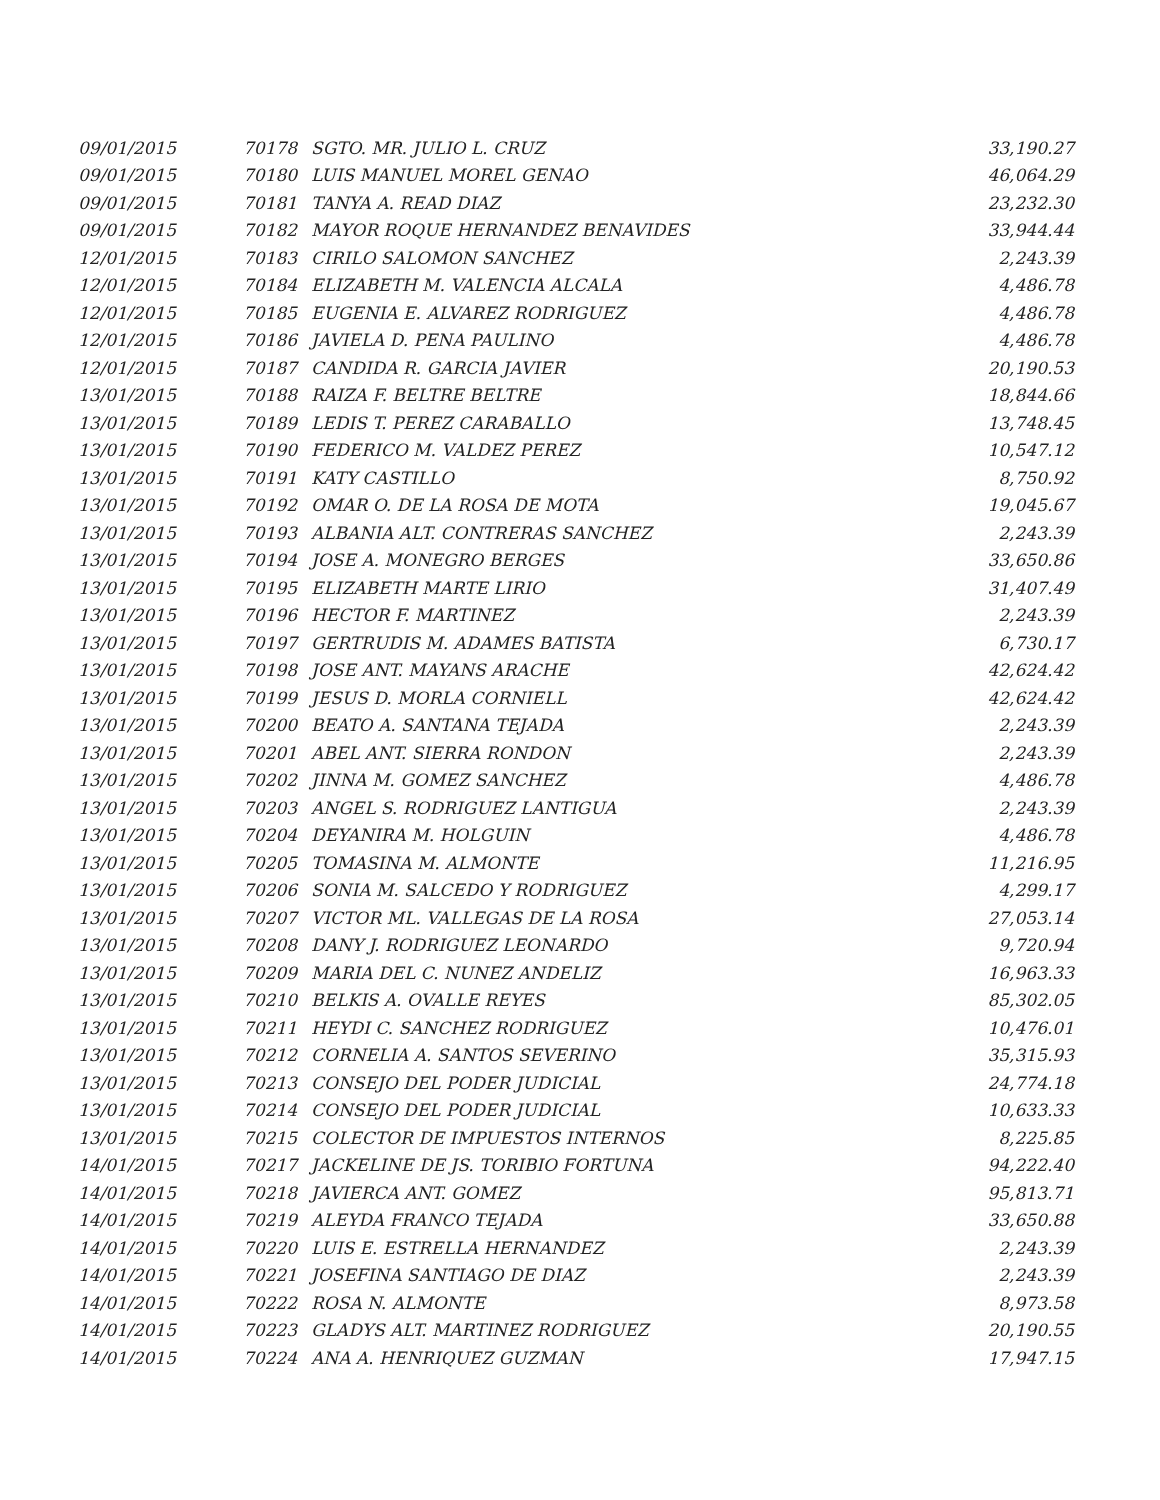| 09/01/2015 | 70178 | SGTO. MR. JULIO L. CRUZ | 33,190.27 |
| 09/01/2015 | 70180 | LUIS MANUEL MOREL GENAO | 46,064.29 |
| 09/01/2015 | 70181 | TANYA A. READ DIAZ | 23,232.30 |
| 09/01/2015 | 70182 | MAYOR ROQUE HERNANDEZ BENAVIDES | 33,944.44 |
| 12/01/2015 | 70183 | CIRILO SALOMON SANCHEZ | 2,243.39 |
| 12/01/2015 | 70184 | ELIZABETH M. VALENCIA ALCALA | 4,486.78 |
| 12/01/2015 | 70185 | EUGENIA E. ALVAREZ RODRIGUEZ | 4,486.78 |
| 12/01/2015 | 70186 | JAVIELA D. PENA PAULINO | 4,486.78 |
| 12/01/2015 | 70187 | CANDIDA R. GARCIA JAVIER | 20,190.53 |
| 13/01/2015 | 70188 | RAIZA F. BELTRE BELTRE | 18,844.66 |
| 13/01/2015 | 70189 | LEDIS T. PEREZ CARABALLO | 13,748.45 |
| 13/01/2015 | 70190 | FEDERICO M. VALDEZ PEREZ | 10,547.12 |
| 13/01/2015 | 70191 | KATY CASTILLO | 8,750.92 |
| 13/01/2015 | 70192 | OMAR O. DE LA ROSA DE MOTA | 19,045.67 |
| 13/01/2015 | 70193 | ALBANIA ALT. CONTRERAS SANCHEZ | 2,243.39 |
| 13/01/2015 | 70194 | JOSE A. MONEGRO BERGES | 33,650.86 |
| 13/01/2015 | 70195 | ELIZABETH MARTE LIRIO | 31,407.49 |
| 13/01/2015 | 70196 | HECTOR F. MARTINEZ | 2,243.39 |
| 13/01/2015 | 70197 | GERTRUDIS M. ADAMES BATISTA | 6,730.17 |
| 13/01/2015 | 70198 | JOSE ANT. MAYANS ARACHE | 42,624.42 |
| 13/01/2015 | 70199 | JESUS D. MORLA CORNIELL | 42,624.42 |
| 13/01/2015 | 70200 | BEATO A. SANTANA TEJADA | 2,243.39 |
| 13/01/2015 | 70201 | ABEL ANT. SIERRA RONDON | 2,243.39 |
| 13/01/2015 | 70202 | JINNA M. GOMEZ SANCHEZ | 4,486.78 |
| 13/01/2015 | 70203 | ANGEL S. RODRIGUEZ LANTIGUA | 2,243.39 |
| 13/01/2015 | 70204 | DEYANIRA M. HOLGUIN | 4,486.78 |
| 13/01/2015 | 70205 | TOMASINA M. ALMONTE | 11,216.95 |
| 13/01/2015 | 70206 | SONIA M. SALCEDO Y RODRIGUEZ | 4,299.17 |
| 13/01/2015 | 70207 | VICTOR ML. VALLEGAS DE LA ROSA | 27,053.14 |
| 13/01/2015 | 70208 | DANY J. RODRIGUEZ LEONARDO | 9,720.94 |
| 13/01/2015 | 70209 | MARIA DEL C. NUNEZ ANDELIZ | 16,963.33 |
| 13/01/2015 | 70210 | BELKIS A. OVALLE REYES | 85,302.05 |
| 13/01/2015 | 70211 | HEYDI C. SANCHEZ RODRIGUEZ | 10,476.01 |
| 13/01/2015 | 70212 | CORNELIA A. SANTOS SEVERINO | 35,315.93 |
| 13/01/2015 | 70213 | CONSEJO DEL PODER JUDICIAL | 24,774.18 |
| 13/01/2015 | 70214 | CONSEJO DEL PODER JUDICIAL | 10,633.33 |
| 13/01/2015 | 70215 | COLECTOR DE IMPUESTOS INTERNOS | 8,225.85 |
| 14/01/2015 | 70217 | JACKELINE DE JS. TORIBIO FORTUNA | 94,222.40 |
| 14/01/2015 | 70218 | JAVIERCA ANT. GOMEZ | 95,813.71 |
| 14/01/2015 | 70219 | ALEYDA FRANCO TEJADA | 33,650.88 |
| 14/01/2015 | 70220 | LUIS E. ESTRELLA HERNANDEZ | 2,243.39 |
| 14/01/2015 | 70221 | JOSEFINA SANTIAGO DE DIAZ | 2,243.39 |
| 14/01/2015 | 70222 | ROSA N. ALMONTE | 8,973.58 |
| 14/01/2015 | 70223 | GLADYS ALT. MARTINEZ RODRIGUEZ | 20,190.55 |
| 14/01/2015 | 70224 | ANA A. HENRIQUEZ GUZMAN | 17,947.15 |